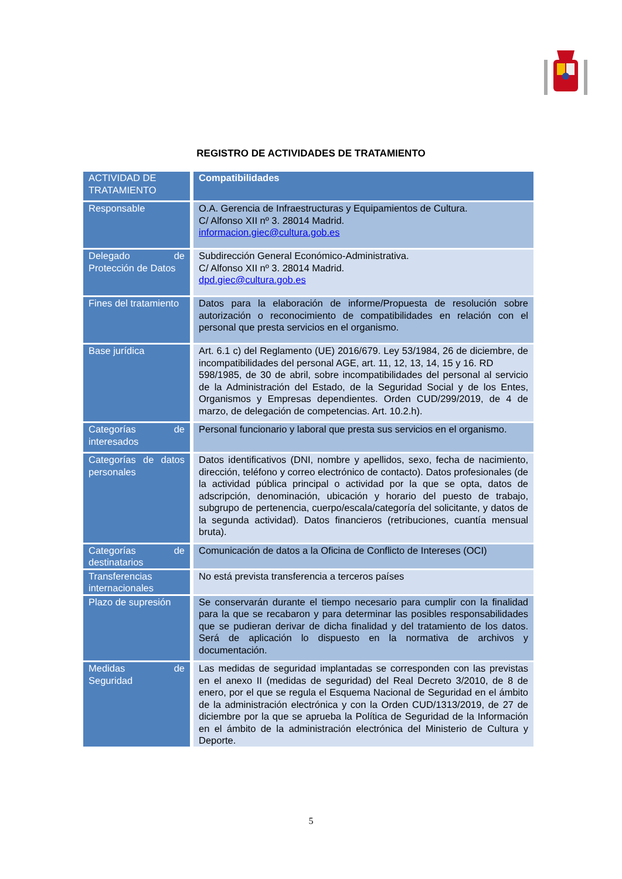REGISTRO DE ACTIVIDADES DE TRATAMIENTO
| ACTIVIDAD DE TRATAMIENTO | Compatibilidades |
| --- | --- |
| Responsable | O.A. Gerencia de Infraestructuras y Equipamientos de Cultura. C/ Alfonso XII nº 3. 28014 Madrid. informacion.giec@cultura.gob.es |
| Delegado de Protección de Datos | Subdirección General Económico-Administrativa. C/ Alfonso XII nº 3. 28014 Madrid. dpd.giec@cultura.gob.es |
| Fines del tratamiento | Datos para la elaboración de informe/Propuesta de resolución sobre autorización o reconocimiento de compatibilidades en relación con el personal que presta servicios en el organismo. |
| Base jurídica | Art. 6.1 c) del Reglamento (UE) 2016/679. Ley 53/1984, 26 de diciembre, de incompatibilidades del personal AGE, art. 11, 12, 13, 14, 15 y 16. RD 598/1985, de 30 de abril, sobre incompatibilidades del personal al servicio de la Administración del Estado, de la Seguridad Social y de los Entes, Organismos y Empresas dependientes. Orden CUD/299/2019, de 4 de marzo, de delegación de competencias. Art. 10.2.h). |
| Categorías de interesados | Personal funcionario y laboral que presta sus servicios en el organismo. |
| Categorías de datos personales | Datos identificativos (DNI, nombre y apellidos, sexo, fecha de nacimiento, dirección, teléfono y correo electrónico de contacto). Datos profesionales (de la actividad pública principal o actividad por la que se opta, datos de adscripción, denominación, ubicación y horario del puesto de trabajo, subgrupo de pertenencia, cuerpo/escala/categoría del solicitante, y datos de la segunda actividad). Datos financieros (retribuciones, cuantía mensual bruta). |
| Categorías de destinatarios | Comunicación de datos a la Oficina de Conflicto de Intereses (OCI) |
| Transferencias internacionales | No está prevista transferencia a terceros países |
| Plazo de supresión | Se conservarán durante el tiempo necesario para cumplir con la finalidad para la que se recabaron y para determinar las posibles responsabilidades que se pudieran derivar de dicha finalidad y del tratamiento de los datos. Será de aplicación lo dispuesto en la normativa de archivos y documentación. |
| Medidas de Seguridad | Las medidas de seguridad implantadas se corresponden con las previstas en el anexo II (medidas de seguridad) del Real Decreto 3/2010, de 8 de enero, por el que se regula el Esquema Nacional de Seguridad en el ámbito de la administración electrónica y con la Orden CUD/1313/2019, de 27 de diciembre por la que se aprueba la Política de Seguridad de la Información en el ámbito de la administración electrónica del Ministerio de Cultura y Deporte. |
5